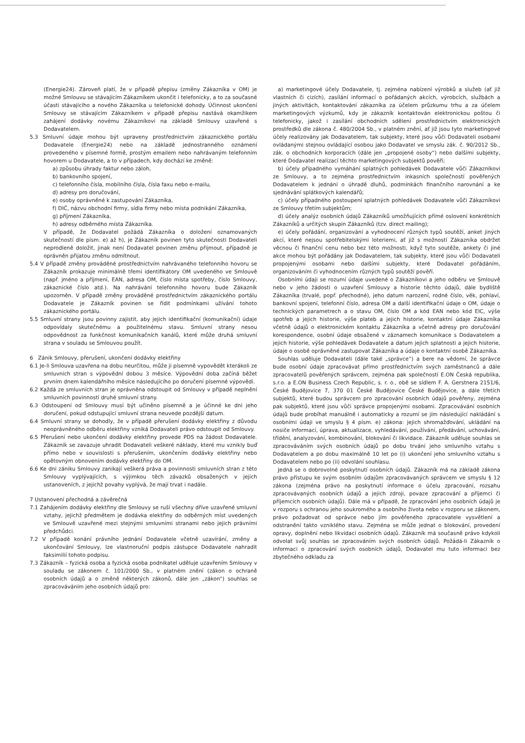(Energie24). Zároveň platí, že v případě přepisu (změny Zákazníka v OM) je možné Smlouvu se stávajícím Zákazníkem ukončit i telefonicky, a to za současné účasti stávajícího a nového Zákazníka u telefonické dohody. Účinnost ukončení Smlouvy se stávajícím Zákazníkem v případě přepisu nastává okamžikem zahájení dodávky novému Zákazníkovi na základě Smlouvy uzavřené s Dodavatelem.
5.3 Smluvní údaje mohou být upraveny prostřednictvím zákaznického portálu Dodavatele (Energie24) nebo na základě jednostranného oznámení provedeného v písemné formě, prostým emailem nebo nahrávaným telefonním hovorem u Dodavatele, a to v případech, kdy dochází ke změně:
a) způsobu úhrady faktur nebo záloh,
b) bankovního spojení,
c) telefonního čísla, mobilního čísla, čísla faxu nebo e-mailu,
d) adresy pro doručování,
e) osoby oprávněné k zastupování Zákazníka,
f) DIČ, názvu obchodní firmy, sídla firmy nebo místa podnikání Zákazníka,
g) příjmení Zákazníka,
h) adresy odběrného místa Zákazníka.
V případě, že Dodavatel požádá Zákazníka o doložení oznamovaných skutečností dle písm. e) až h), je Zákazník povinen tyto skutečnosti Dodavateli neprodleně doložit, jinak není Dodavatel povinen změnu přijmout, případně je oprávněn přijatou změnu odmítnout.
5.4 V případě změny prováděné prostřednictvím nahrávaného telefonního hovoru se Zákazník prokazuje minimálně třemi identifikátory OM uvedeného ve Smlouvě (např. jméno a příjmení, EAN, adresa OM, číslo místa spotřeby, číslo Smlouvy, zákaznické číslo atd.). Na nahrávání telefonního hovoru bude Zákazník upozorněn. V případě změny prováděné prostřednictvím zákaznického portálu Dodavatele je Zákazník povinen se řídit podmínkami užívání tohoto zákaznického portálu.
5.5 Smluvní strany jsou povinny zajistit, aby jejich identifikační (komunikační) údaje odpovídaly skutečnému a použitelnému stavu. Smluvní strany nesou odpovědnost za funkčnost komunikačních kanálů, které může druhá smluvní strana v souladu se Smlouvou použít.
6 Zánik Smlouvy, přerušení, ukončení dodávky elektřiny
6.1 Je-li Smlouva uzavřena na dobu neurčitou, může ji písemně vypovědět kterákoli ze smluvních stran s výpovědní dobou 3 měsíce. Výpovědní doba začíná běžet prvním dnem kalendářního měsíce následujícího po doručení písemné výpovědi.
6.2 Každá ze smluvních stran je oprávněna odstoupit od Smlouvy v případě neplnění smluvních povinností druhé smluvní strany.
6.3 Odstoupení od Smlouvy musí být učiněno písemně a je účinné ke dni jeho doručení, pokud odstupující smluvní strana neuvede pozdější datum.
6.4 Smluvní strany se dohodly, že v případě přerušení dodávky elektřiny z důvodu neoprávněného odběru elektřiny vzniká Dodavateli právo odstoupit od Smlouvy.
6.5 Přerušení nebo ukončení dodávky elektřiny provede PDS na žádost Dodavatele. Zákazník se zavazuje uhradit Dodavateli veškeré náklady, které mu vznikly buď přímo nebo v souvislosti s přerušením, ukončením dodávky elektřiny nebo opětovným obnovením dodávky elektřiny do OM.
6.6 Ke dni zániku Smlouvy zanikají veškerá práva a povinnosti smluvních stran z této Smlouvy vyplývajících, s výjimkou těch závazků obsažených v jejich ustanoveních, z jejichž povahy vyplývá, že mají trvat i nadále.
7 Ustanovení přechodná a závěrečná
7.1 Zahájením dodávky elektřiny dle Smlouvy se ruší všechny dříve uzavřené smluvní vztahy, jejichž předmětem je dodávka elektřiny do odběrných míst uvedených ve Smlouvě uzavřené mezi stejnými smluvními stranami nebo jejich právními předchůdci.
7.2 V případě konání právního jednání Dodavatele včetně uzavírání, změny a ukončování Smlouvy, lze vlastnoruční podpis zástupce Dodavatele nahradit faksimilií tohoto podpisu.
7.3 Zákazník – fyzická osoba a fyzická osoba podnikatel uděluje uzavřením Smlouvy v souladu se zákonem č. 101/2000 Sb., v platném znění (zákon o ochraně osobních údajů a o změně některých zákonů, dále jen „zákon“) souhlas se zpracováváním jeho osobních údajů pro:
a) marketingové účely Dodavatele, tj. zejména nabízení výrobků a služeb (ať již vlastních či cizích), zasílání informací o pořádaných akcích, výrobcích, službách a jiných aktivitách, kontaktování zákazníka za účelem průzkumu trhu a za účelem marketingových výzkumů, kdy je zákazník kontaktován elektronickou poštou či telefonicky, jakož i zasílání obchodních sdělení prostřednictvím elektronických prostředků dle zákona č. 480/2004 Sb., v platném znění, ať již jsou tyto marketingové účely realizovány jak Dodavatelem, tak subjekty, které jsou vůči Dodavateli osobami ovládanými stejnou ovládající osobou jako Dodavatel ve smyslu zák. č. 90/2012 Sb., zák. o obchodních korporacích (dále jen „propojené osoby“) nebo dalšími subjekty, které Dodavatel realizací těchto marketingových subjektů pověří;
b) účely případného vymáhání splatných pohledávek Dodavatele vůči Zákazníkovi ze Smlouvy, a to zejména prostřednictvím inkasních společností pověřených Dodavatelem k jednání o úhradě dluhů, podmínkách finančního narovnání a ke sjednávání splátkových kalendářů;
c) účely případného postoupení splatných pohledávek Dodavatele vůči Zákazníkovi ze Smlouvy třetím subjektům;
d) účely analýz osobních údajů Zákazníků umožňujících přímé oslovení konkrétních Zákazníků a určitých skupin Zákazníků (tzv. direct mailing);
e) účely pořádání, organizování a vyhodnocení různých typů soutěží, anket jiných akcí, které nejsou spotřebitelskými loteriemi, ať již s možností Zákazníka obdržet věcnou či finanční cenu nebo bez této možnosti, když tyto soutěže, ankety či jiné akce mohou být pořádány jak Dodavatelem, tak subjekty, které jsou vůči Dodavateli propojenými osobami nebo dalšími subjekty, které Dodavatel pořádáním, organizováním či vyhodnocením různých typů soutěží pověří.
Osobními údaji se rozumí údaje uvedené o Zákazníkovi a jeho odběru ve Smlouvě nebo v jeho žádosti o uzavření Smlouvy a historie těchto údajů, dále bydliště Zákazníka (trvalé, popř. přechodné), jeho datum narození, rodné číslo, věk, pohlaví, bankovní spojení, telefonní číslo, adresa OM a další identifikační údaje o OM, údaje o technických parametrech a o stavu OM, číslo OM a kód EAN nebo kód EIC, výše spotřeb a jejich historie, výše plateb a jejich historie, kontaktní údaje Zákazníka včetně údajů o elektronickém kontaktu Zákazníka a včetně adresy pro doručování korespondence, osobní údaje obsažené v záznamech komunikace s Dodavatelem a jejich historie, výše pohledávek Dodavatele a datum jejich splatnosti a jejich historie, údaje o osobě oprávněné zastupovat Zákazníka a údaje o kontaktní osobě Zákazníka.
Souhlas uděluje Dodavateli (dále také „správce“) a bere na vědomí, že správce bude osobní údaje zpracovávat přímo prostřednictvím svých zaměstnanců a dále zpracovatelů pověřených správcem, zejména pak společností E.ON Česká republika, s.r.o. a E.ON Business Czech Republic, s. r. o., obě se sídlem F. A. Gerstnera 2151/6, České Budějovice 7, 370 01 České Budějovice České Budějovice, a dále třetích subjektů, které budou správcem pro zpracování osobních údajů pověřeny, zejména pak subjektů, které jsou vůči správce propojenými osobami. Zpracovávání osobních údajů bude probíhat manuálně i automaticky a rozumí se jím následující nakládání s osobními údaji ve smyslu § 4 písm. e) zákona: jejich shromažďování, ukládání na nosiče informací, úprava, aktualizace, vyhledávání, používání, předávání, uchovávání, třídění, analyzování, kombinování, blokování či likvidace. Zákazník uděluje souhlas se zpracováváním svých osobních údajů po dobu trvání jeho smluvního vztahu s Dodavatelem a po dobu maximálně 10 let po (i) ukončení jeho smluvního vztahu s Dodavatelem nebo po (ii) odvolání souhlasu.
Jedná se o dobrovolné poskytnutí osobních údajů. Zákazník má na základě zákona právo přístupu ke svým osobním údajům zpracovávaných správcem ve smyslu § 12 zákona (zejména právo na poskytnutí informace o účelu zpracování, rozsahu zpracovávaných osobních údajů a jejich zdroji, povaze zpracování a příjemci či příjemcích osobních údajů). Dále má v případě, že zpracování jeho osobních údajů je v rozporu s ochranou jeho soukromého a osobního života nebo v rozporu se zákonem, právo požadovat od správce nebo jím pověřeného zpracovatele vysvětlení a odstranění takto vzniklého stavu. Zejména se může jednat o blokování, provedení opravy, doplnění nebo likvidaci osobních údajů. Zákazník má současně právo kdykoli odvolat svůj souhlas se zpracováním svých osobních údajů. Požádá-li Zákazník o informaci o zpracování svých osobních údajů, Dodavatel mu tuto informaci bez zbytečného odkladu za